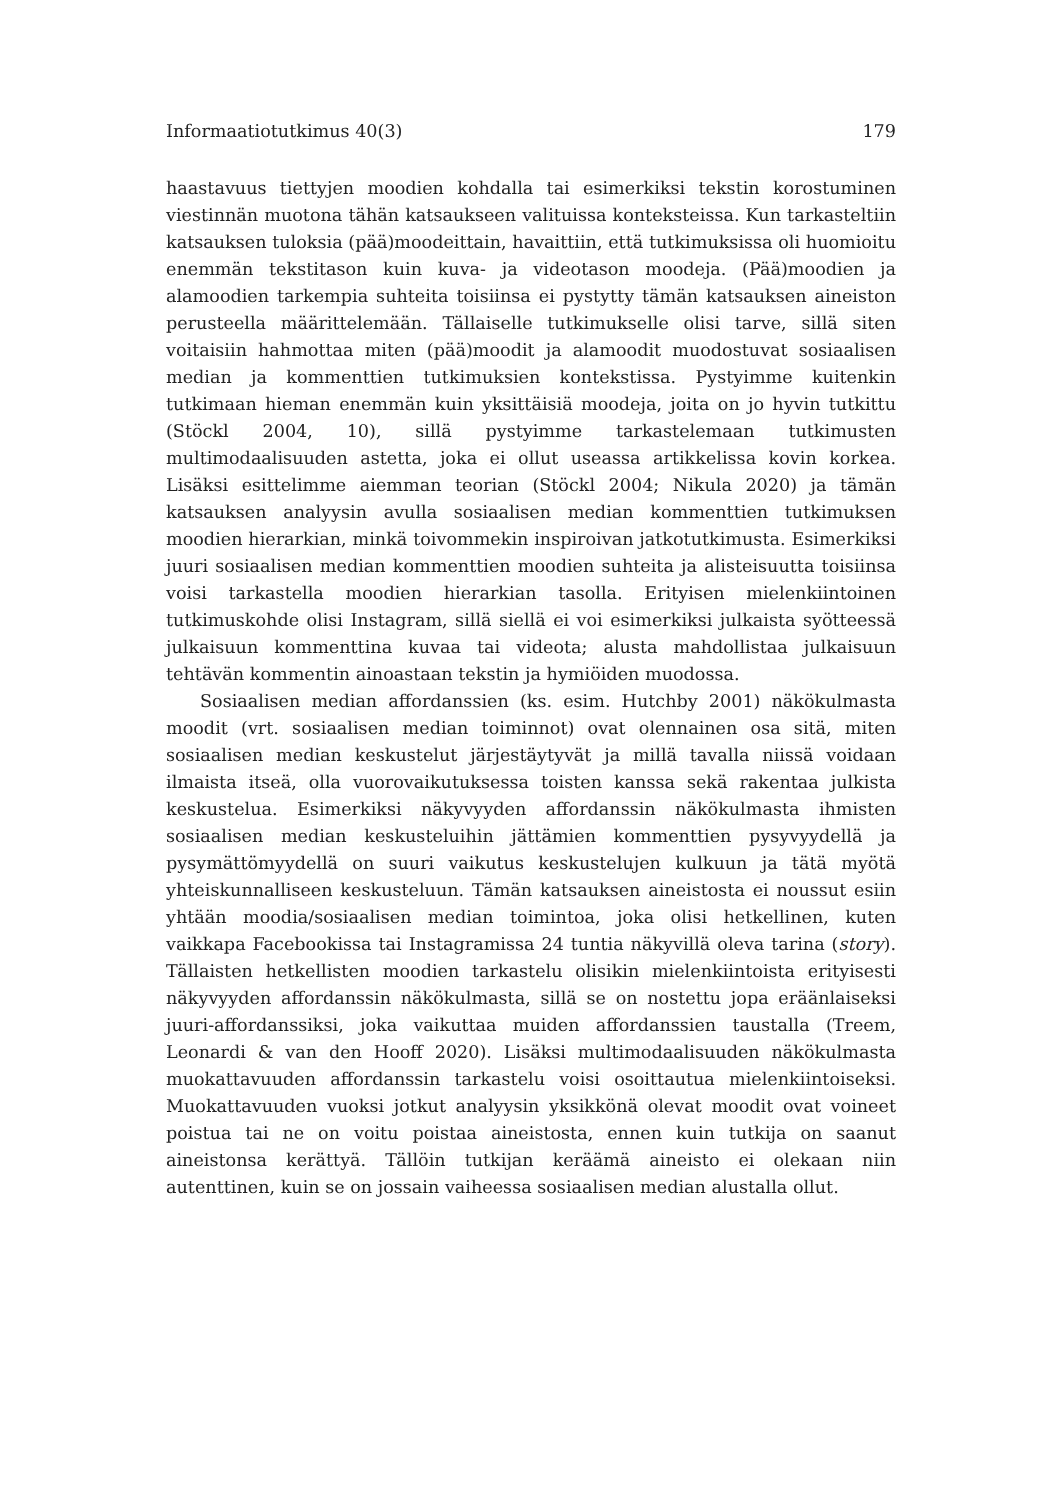Informaatiotutkimus 40(3) 179
haastavuus tiettyjen moodien kohdalla tai esimerkiksi tekstin korostuminen viestinnän muotona tähän katsaukseen valituissa konteksteissa. Kun tarkasteltiin katsauksen tuloksia (pää)moodeittain, havaittiin, että tutkimuksissa oli huomioitu enemmän tekstitason kuin kuva- ja videotason moodeja. (Pää)moodien ja alamoodien tarkempia suhteita toisiinsa ei pystytty tämän katsauksen aineiston perusteella määrittelemään. Tällaiselle tutkimukselle olisi tarve, sillä siten voitaisiin hahmottaa miten (pää)moodit ja alamoodit muodostuvat sosiaalisen median ja kommenttien tutkimuksien kontekstissa. Pystyimme kuitenkin tutkimaan hieman enemmän kuin yksittäisiä moodeja, joita on jo hyvin tutkittu (Stöckl 2004, 10), sillä pystyimme tarkastelemaan tutkimusten multimodaalisuuden astetta, joka ei ollut useassa artikkelissa kovin korkea. Lisäksi esittelimme aiemman teorian (Stöckl 2004; Nikula 2020) ja tämän katsauksen analyysin avulla sosiaalisen median kommenttien tutkimuksen moodien hierarkian, minkä toivommekin inspiroivan jatkotutkimusta. Esimerkiksi juuri sosiaalisen median kommenttien moodien suhteita ja alisteisuutta toisiinsa voisi tarkastella moodien hierarkian tasolla. Erityisen mielenkiintoinen tutkimuskohde olisi Instagram, sillä siellä ei voi esimerkiksi julkaista syötteessä julkaisuun kommenttina kuvaa tai videota; alusta mahdollistaa julkaisuun tehtävän kommentin ainoastaan tekstin ja hymiöiden muodossa.
Sosiaalisen median affordanssien (ks. esim. Hutchby 2001) näkökulmasta moodit (vrt. sosiaalisen median toiminnot) ovat olennainen osa sitä, miten sosiaalisen median keskustelut järjestäytyvät ja millä tavalla niissä voidaan ilmaista itseä, olla vuorovaikutuksessa toisten kanssa sekä rakentaa julkista keskustelua. Esimerkiksi näkyvyyden affordanssin näkökulmasta ihmisten sosiaalisen median keskusteluihin jättämien kommenttien pysyvyydellä ja pysymättömyydellä on suuri vaikutus keskustelujen kulkuun ja tätä myötä yhteiskunnalliseen keskusteluun. Tämän katsauksen aineistosta ei noussut esiin yhtään moodia/sosiaalisen median toimintoa, joka olisi hetkellinen, kuten vaikkapa Facebookissa tai Instagramissa 24 tuntia näkyvillä oleva tarina (story). Tällaisten hetkellisten moodien tarkastelu olisikin mielenkiintoista erityisesti näkyvyyden affordanssin näkökulmasta, sillä se on nostettu jopa eräänlaiseksi juuri-affordanssiksi, joka vaikuttaa muiden affordanssien taustalla (Treem, Leonardi & van den Hooff 2020). Lisäksi multimodaalisuuden näkökulmasta muokattavuuden affordanssin tarkastelu voisi osoittautua mielenkiintoiseksi. Muokattavuuden vuoksi jotkut analyysin yksikkönä olevat moodit ovat voineet poistua tai ne on voitu poistaa aineistosta, ennen kuin tutkija on saanut aineistonsa kerättyä. Tällöin tutkijan keräämä aineisto ei olekaan niin autenttinen, kuin se on jossain vaiheessa sosiaalisen median alustalla ollut.